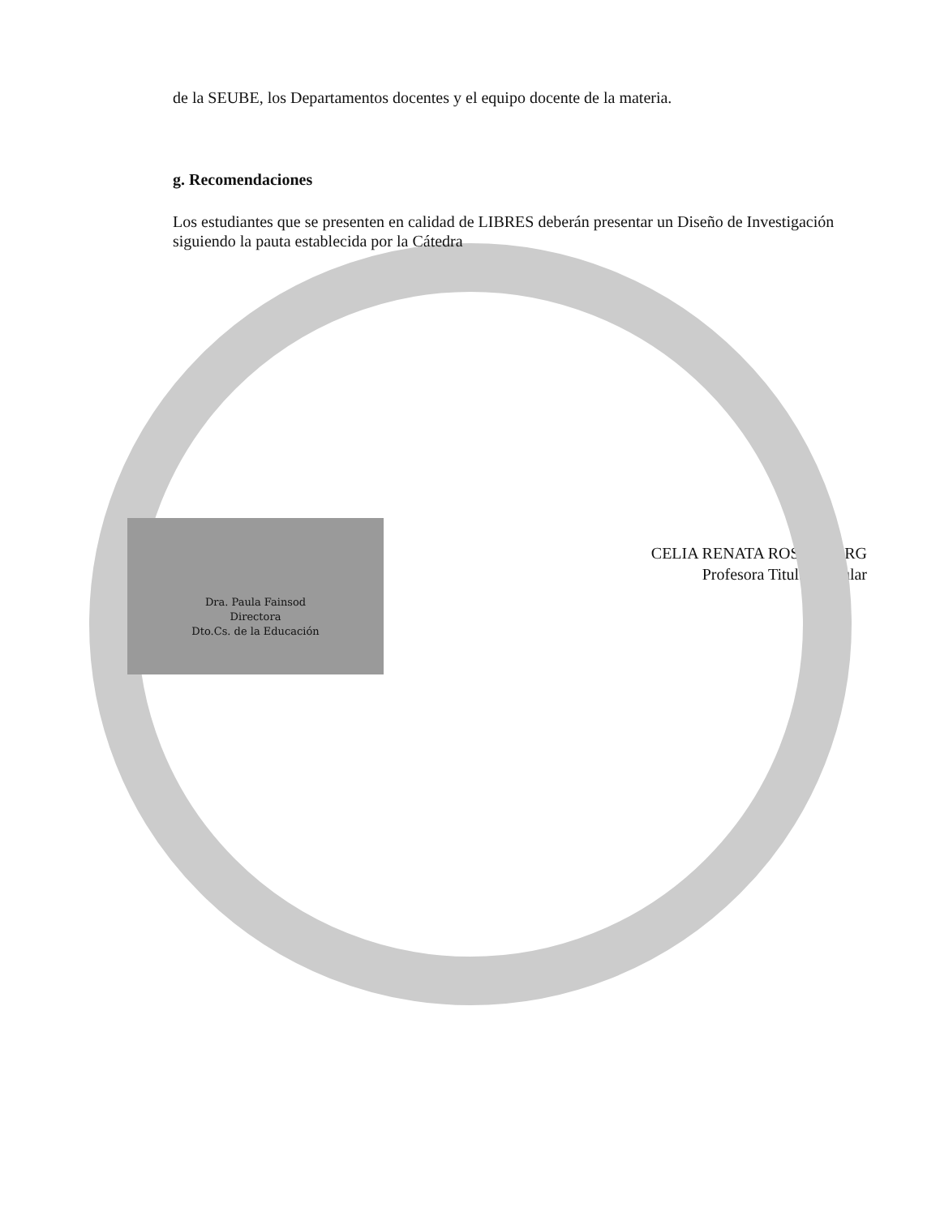de la SEUBE, los Departamentos docentes y el equipo docente de la materia.
g. Recomendaciones
Los estudiantes que se presenten en calidad de LIBRES deberán presentar un Diseño de Investigación siguiendo la pauta establecida por la Cátedra
Dra. Paula Fainsod
Directora
Dto.Cs. de la Educación
CELIA RENATA ROSEMBERG
Profesora Titular Regular